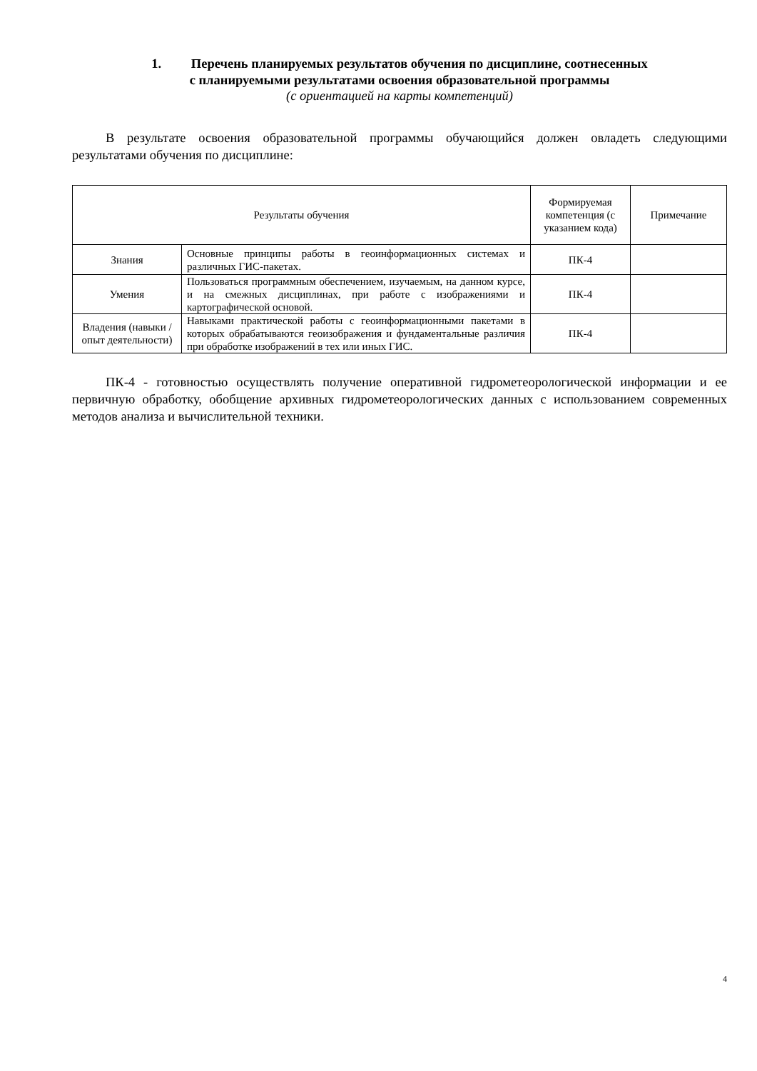1. Перечень планируемых результатов обучения по дисциплине, соотнесенных
с планируемыми результатами освоения образовательной программы
(с ориентацией на карты компетенций)
В результате освоения образовательной программы обучающийся должен овладеть следующими результатами обучения по дисциплине:
| Результаты обучения | | Формируемая компетенция (с указанием кода) | Примечание |
| --- | --- | --- | --- |
| Знания | Основные принципы работы в геоинформационных системах и различных ГИС-пакетах. | ПК-4 | |
| Умения | Пользоваться программным обеспечением, изучаемым, на данном курсе, и на смежных дисциплинах, при работе с изображениями и картографической основой. | ПК-4 | |
| Владения (навыки / опыт деятельности) | Навыками практической работы с геоинформационными пакетами в которых обрабатываются геоизображения и фундаментальные различия при обработке изображений в тех или иных ГИС. | ПК-4 | |
ПК-4 - готовностью осуществлять получение оперативной гидрометеорологической информации и ее первичную обработку, обобщение архивных гидрометеорологических данных с использованием современных методов анализа и вычислительной техники.
4